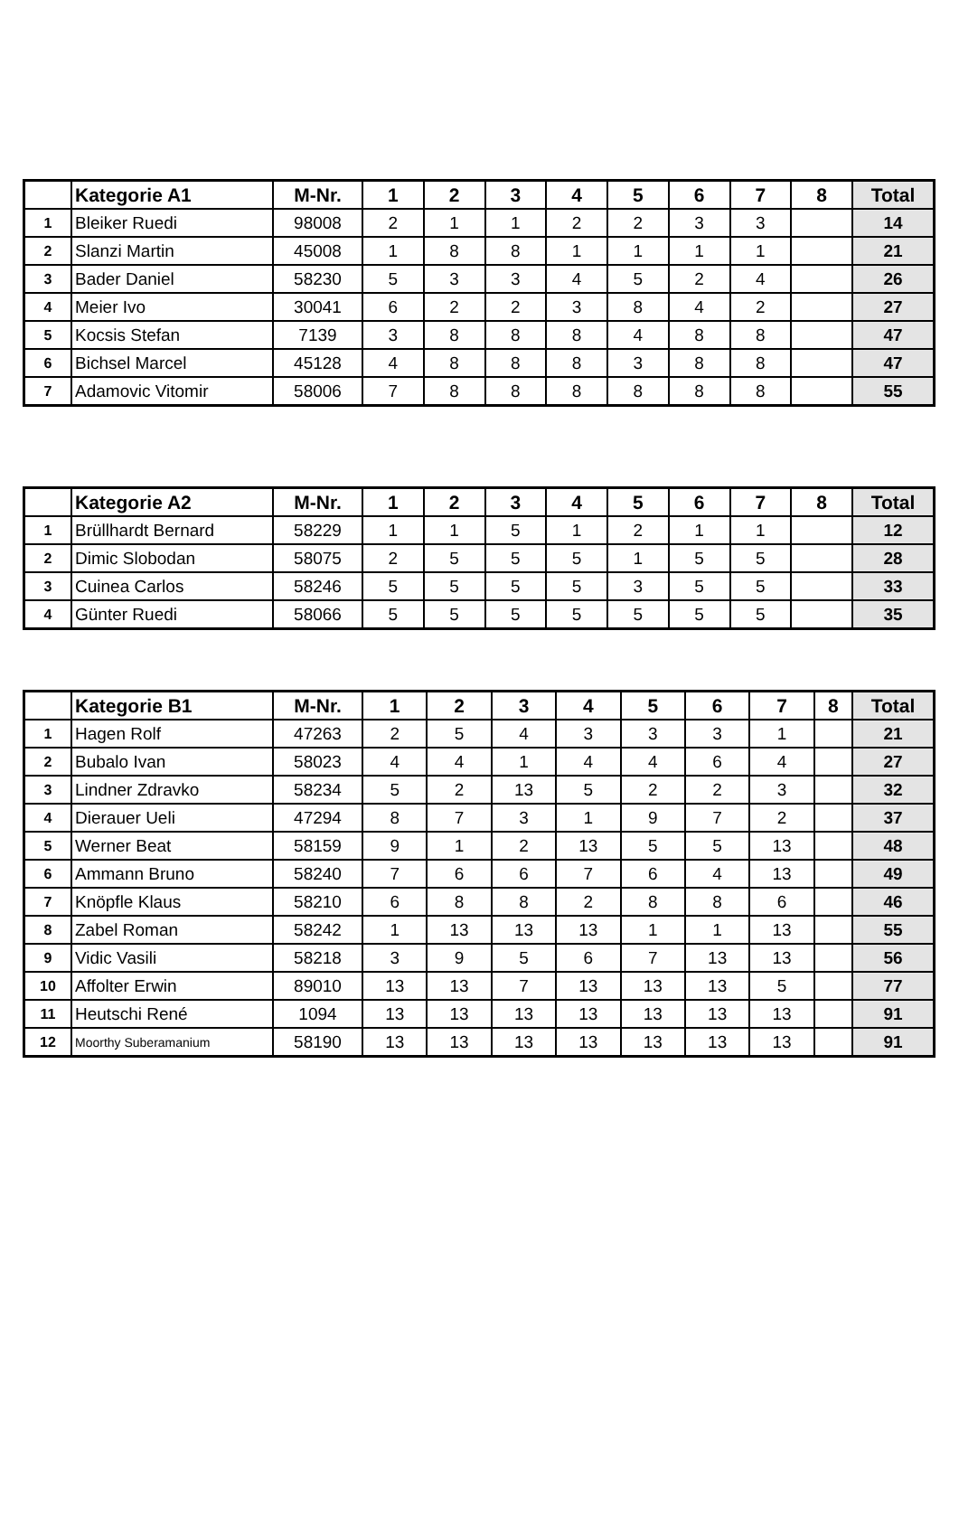| | Kategorie A1 | M-Nr. | 1 | 2 | 3 | 4 | 5 | 6 | 7 | 8 | Total |
| --- | --- | --- | --- | --- | --- | --- | --- | --- | --- | --- | --- |
| 1 | Bleiker Ruedi | 98008 | 2 | 1 | 1 | 2 | 2 | 3 | 3 | | 14 |
| 2 | Slanzi Martin | 45008 | 1 | 8 | 8 | 1 | 1 | 1 | 1 | | 21 |
| 3 | Bader Daniel | 58230 | 5 | 3 | 3 | 4 | 5 | 2 | 4 | | 26 |
| 4 | Meier Ivo | 30041 | 6 | 2 | 2 | 3 | 8 | 4 | 2 | | 27 |
| 5 | Kocsis Stefan | 7139 | 3 | 8 | 8 | 8 | 4 | 8 | 8 | | 47 |
| 6 | Bichsel Marcel | 45128 | 4 | 8 | 8 | 8 | 3 | 8 | 8 | | 47 |
| 7 | Adamovic Vitomir | 58006 | 7 | 8 | 8 | 8 | 8 | 8 | 8 | | 55 |
| | Kategorie A2 | M-Nr. | 1 | 2 | 3 | 4 | 5 | 6 | 7 | 8 | Total |
| --- | --- | --- | --- | --- | --- | --- | --- | --- | --- | --- | --- |
| 1 | Brüllhardt Bernard | 58229 | 1 | 1 | 5 | 1 | 2 | 1 | 1 | | 12 |
| 2 | Dimic Slobodan | 58075 | 2 | 5 | 5 | 5 | 1 | 5 | 5 | | 28 |
| 3 | Cuinea Carlos | 58246 | 5 | 5 | 5 | 5 | 3 | 5 | 5 | | 33 |
| 4 | Günter Ruedi | 58066 | 5 | 5 | 5 | 5 | 5 | 5 | 5 | | 35 |
| | Kategorie B1 | M-Nr. | 1 | 2 | 3 | 4 | 5 | 6 | 7 | 8 | Total |
| --- | --- | --- | --- | --- | --- | --- | --- | --- | --- | --- | --- |
| 1 | Hagen Rolf | 47263 | 2 | 5 | 4 | 3 | 3 | 3 | 1 | | 21 |
| 2 | Bubalo Ivan | 58023 | 4 | 4 | 1 | 4 | 4 | 6 | 4 | | 27 |
| 3 | Lindner Zdravko | 58234 | 5 | 2 | 13 | 5 | 2 | 2 | 3 | | 32 |
| 4 | Dierauer Ueli | 47294 | 8 | 7 | 3 | 1 | 9 | 7 | 2 | | 37 |
| 5 | Werner Beat | 58159 | 9 | 1 | 2 | 13 | 5 | 5 | 13 | | 48 |
| 6 | Ammann Bruno | 58240 | 7 | 6 | 6 | 7 | 6 | 4 | 13 | | 49 |
| 7 | Knöpfle Klaus | 58210 | 6 | 8 | 8 | 2 | 8 | 8 | 6 | | 46 |
| 8 | Zabel Roman | 58242 | 1 | 13 | 13 | 13 | 1 | 1 | 13 | | 55 |
| 9 | Vidic Vasili | 58218 | 3 | 9 | 5 | 6 | 7 | 13 | 13 | | 56 |
| 10 | Affolter Erwin | 89010 | 13 | 13 | 7 | 13 | 13 | 13 | 5 | | 77 |
| 11 | Heutschi René | 1094 | 13 | 13 | 13 | 13 | 13 | 13 | 13 | | 91 |
| 12 | Moorthy Suberamanium | 58190 | 13 | 13 | 13 | 13 | 13 | 13 | 13 | | 91 |